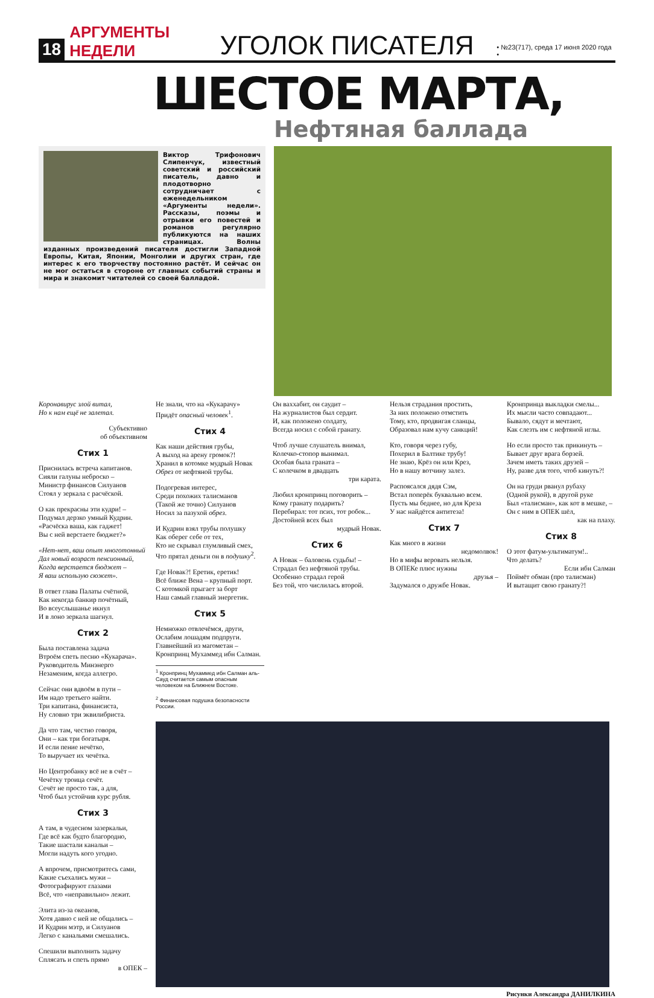18 АРГУМЕНТЫ НЕДЕЛИ УГОЛОК ПИСАТЕЛЯ • №23(717), среда 17 июня 2020 года •
ШЕСТОЕ МАРТА,
Нефтяная баллада
Виктор Трифонович Слипенчук, известный советский и российский писатель, давно и плодотворно сотрудничает с еженедельником «Аргументы недели». Рассказы, поэмы и отрывки его повестей и романов регулярно публикуются на наших страницах. Волны изданных произведений писателя достигли Западной Европы, Китая, Японии, Монголии и других стран, где интерес к его творчеству постоянно растёт. И сейчас он не мог остаться в стороне от главных событий страны и мира и знакомит читателей со своей балладой.
Коронавирус злой витал,
Но к нам ещё не залетал.
Субъективно
об объективном
Стих 1
Приснилась встреча капитанов.
Сияли галуны неброско –
Министр финансов Силуанов
Стоял у зеркала с расчёской.
О как прекрасны эти кудри! –
Подумал дерзко умный Кудрин.
«Расчёска ваша, как гаджет!
Вы с ней верстаете бюджет?»
«Нет-нет, ваш опыт многотонный
Дал новый возраст пенсионный,
Когда верстается бюджет –
Я ваш использую сюжет».
В ответ глава Палаты счётной,
Как некогда банкир почётный,
Во всеуслышанье икнул
И в лоно зеркала шагнул.
Стих 2
Была поставлена задача
Втроём спеть песню «Кукарача».
Руководитель Минэнерго
Незаменим, когда аллегро.
Сейчас они вдвоём в пути –
Им надо третьего найти.
Три капитана, финансиста,
Ну словно три эквилибриста.
Да что там, честно говоря,
Они – как три богатыря.
И если пение нечётко,
То выручает их чечётка.
Но Центробанку всё не в счёт –
Чечётку троица сечёт.
Сечёт не просто так, а для,
Чтоб был устойчив курс рубля.
Стих 3
А там, в чудесном зазеркальи,
Где всё как будто благородно,
Такие шастали канальи –
Могли надуть кого угодно.
А впрочем, присмотритесь сами,
Какие съехались мужи –
Фотографируют глазами
Всё, что «неправильно» лежит.
Элита из-за океанов,
Хотя давно с ней не общались –
И Кудрин мэтр, и Силуанов
Легко с канальями смешались.
Спешили выполнить задачу
Сплясать и спеть прямо
в ОПЕК –
Не знали, что на «Кукарачу»
Придёт опасный человек<sup>1</sup>.
Стих 4
Как наши действия грубы,
А выход на арену громок?!
Хранил в котомке мудрый Новак
Обрез от нефтяной трубы.
Подогревая интерес,
Среди похожих талисманов
(Такой же точно) Силуанов
Носил за пазухой обрез.
И Кудрин взял трубы полушку
Как оберег себе от тех,
Кто не скрывал глумливый смех,
Что прятал деньги он в подушку<sup>2</sup>.
Где Новак?! Еретик, еретик!
Всё ближе Вена – крупный порт.
С котомкой прыгает за борт
Наш самый главный энергетик.
Стих 5
Немножко отвлечёмся, други,
Ослабим лошадям подпруги.
Главнейший из магометан –
Кронпринц Мухаммед ибн Салман.
<sup>1</sup> Кронпринц Мухаммед ибн Салман аль-Сауд считается самым опасным человеком на Ближнем Востоке.
<sup>2</sup> Финансовая подушка безопасности России.
Он ваххабит, он саудит –
На журналистов был сердит.
И, как положено солдату,
Всегда носил с собой гранату.
Чтоб лучше слушатель внимал,
Колечко-стопор вынимал.
Особая была граната –
С колечком в двадцать
три карата.
Любил кронпринц поговорить –
Кому гранату подарить?
Перебирал: тот псих, тот робок...
Достойней всех был
мудрый Новак.
Стих 6
А Новак – баловень судьбы! –
Страдал без нефтяной трубы.
Особенно страдал герой
Без той, что числилась второй.
Нельзя страдания простить,
За них положено отмстить
Тому, кто, продвигая сланцы,
Образовал нам кучу санкций!
Кто, говоря через губу,
Похерил в Балтике трубу!
Не знаю, Крёз он или Крез,
Но в нашу вотчину залез.
Распоясался дядя Сэм,
Встал поперёк буквально всем.
Пусть мы беднее, но для Креза
У нас найдётся антитеза!
Стих 7
Как много в жизни
недомолвок!
Но в мифы веровать нельзя.
В ОПЕКе плюс нужны
друзья –
Задумался о дружбе Новак.
Кронпринца выкладки смелы...
Их мысли часто совпадают...
Бывало, сядут и мечтают,
Как слезть им с нефтяной иглы.
Но если просто так прикинуть –
Бывает друг врага борзей.
Зачем иметь таких друзей –
Ну, разве для того, чтоб кинуть?!
Он на груди рванул рубаху
(Одной рукой), в другой руке
Был «талисман», как кот в мешке, –
Он с ним в ОПЕК шёл,
как на плаху.
Стих 8
О этот фатум-ультиматум!..
Что делать?
Если ибн Салман
Поймёт обман (про талисман)
И вытащит свою гранату?!
Рисунки Александра ДАНИЛКИНА